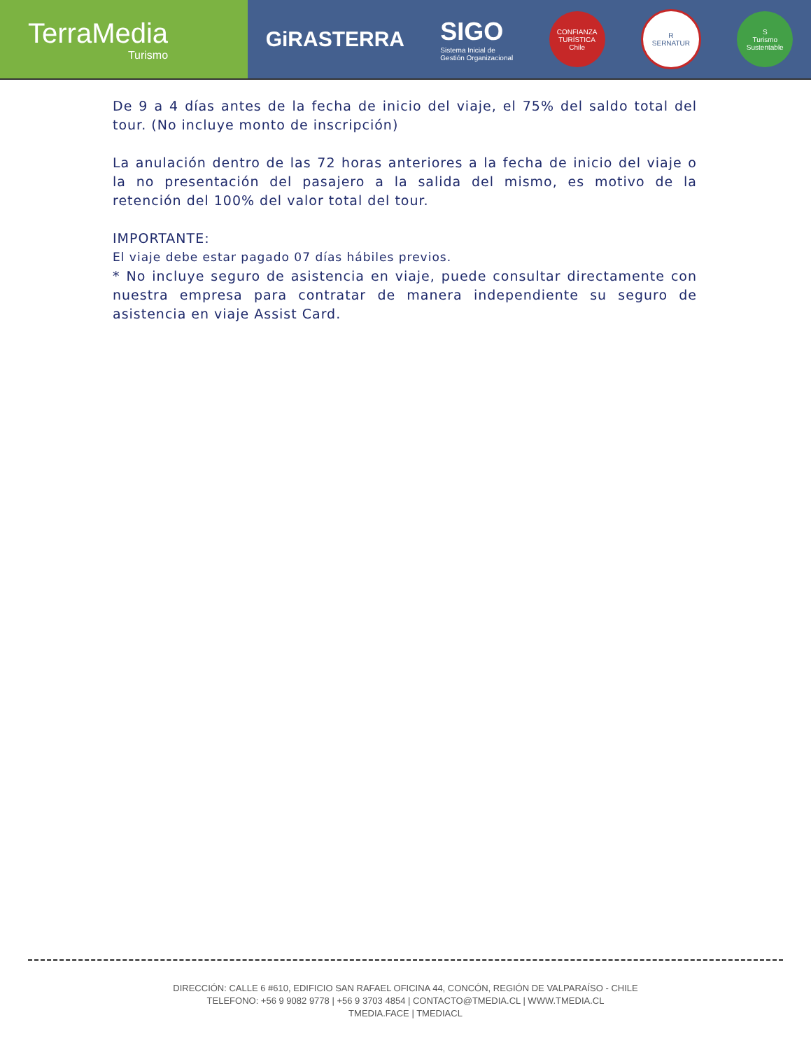TerraMedia
Turismo
GiRASTERRA
SIGO
Sistema Inicial de
Gestión Organizacional
CONFIANZA TURÍSTICA
Chile
R
SERNATUR
S
Turismo Sustentable
De 9 a 4 días antes de la fecha de inicio del viaje, el 75% del saldo total del tour. (No incluye monto de inscripción)
La anulación dentro de las 72 horas anteriores a la fecha de inicio del viaje o la no presentación del pasajero a la salida del mismo, es motivo de la retención del 100% del valor total del tour.
IMPORTANTE:
El viaje debe estar pagado 07 días hábiles previos.
* No incluye seguro de asistencia en viaje, puede consultar directamente con nuestra empresa para contratar de manera independiente su seguro de asistencia en viaje Assist Card.
DIRECCIÓN: CALLE 6 #610, EDIFICIO SAN RAFAEL OFICINA 44, CONCÓN, REGIÓN DE VALPARAÍSO - CHILE
TELEFONO: +56 9 9082 9778 | +56 9 3703 4854 | CONTACTO@TMEDIA.CL | WWW.TMEDIA.CL
TMEDIA.FACE | TMEDIACL